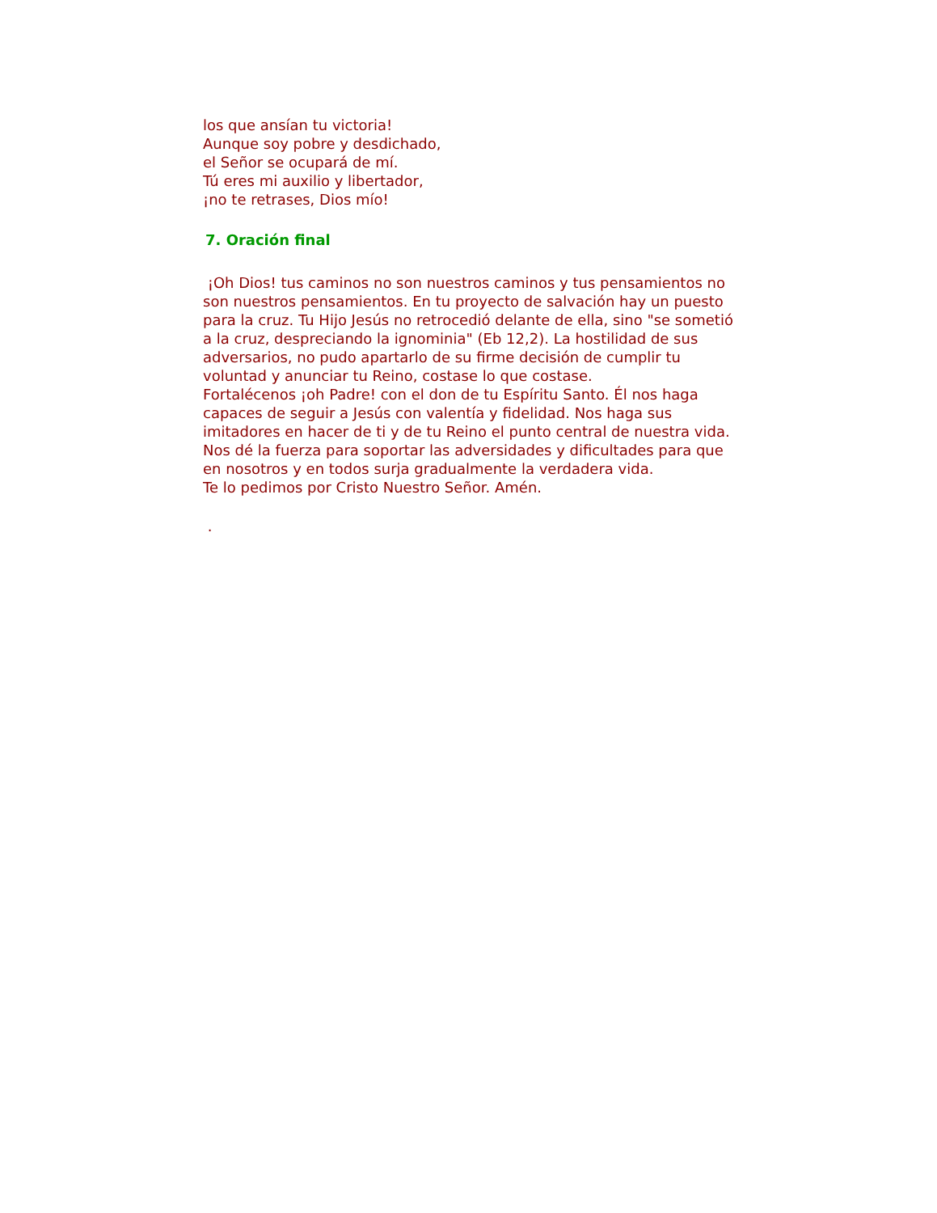los que ansían tu victoria!
Aunque soy pobre y desdichado,
el Señor se ocupará de mí.
Tú eres mi auxilio y libertador,
¡no te retrases, Dios mío!
7. Oración final
¡Oh Dios! tus caminos no son nuestros caminos y tus pensamientos no son nuestros pensamientos. En tu proyecto de salvación hay un puesto para la cruz. Tu Hijo Jesús no retrocedió delante de ella, sino "se sometió a la cruz, despreciando la ignominia" (Eb 12,2). La hostilidad de sus adversarios, no pudo apartarlo de su firme decisión de cumplir tu voluntad y anunciar tu Reino, costase lo que costase.
Fortalécenos ¡oh Padre! con el don de tu Espíritu Santo. Él nos haga capaces de seguir a Jesús con valentía y fidelidad. Nos haga sus imitadores en hacer de ti y de tu Reino el punto central de nuestra vida. Nos dé la fuerza para soportar las adversidades y dificultades para que en nosotros y en todos surja gradualmente la verdadera vida.
Te lo pedimos por Cristo Nuestro Señor. Amén.
.